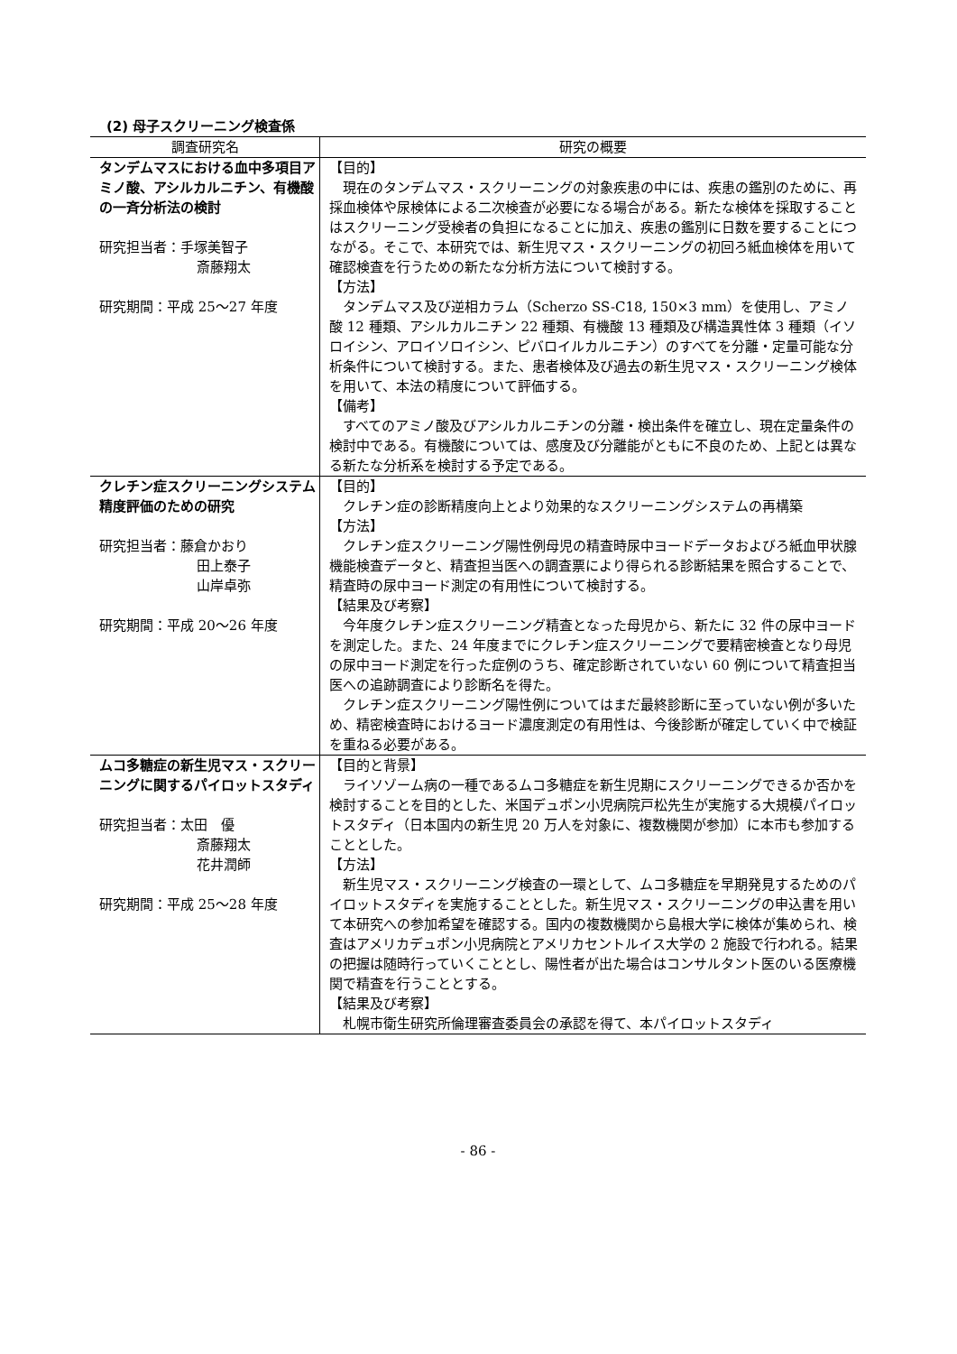(2) 母子スクリーニング検査係
| 調査研究名 | 研究の概要 |
| --- | --- |
| タンデムマスにおける血中多項目アミノ酸、アシルカルニチン、有機酸の一斉分析法の検討 研究担当者：手塚美智子 斎藤翔太 研究期間：平成 25～27 年度 | 【目的】 現在のタンデムマス・スクリーニングの対象疾患の中には、疾患の鑑別のために、再採血検体や尿検体による二次検査が必要になる場合がある。新たな検体を採取することはスクリーニング受検者の負担になることに加え、疾患の鑑別に日数を要することにつながる。そこで、本研究では、新生児マス・スクリーニングの初回ろ紙血検体を用いて確認検査を行うための新たな分析方法について検討する。 【方法】 タンデムマス及び逆相カラム（Scherzo SS-C18, 150×3 mm）を使用し、アミノ酸 12 種類、アシルカルニチン 22 種類、有機酸 13 種類及び構造異性体 3 種類（イソロイシン、アロイソロイシン、ピバロイルカルニチン）のすべてを分離・定量可能な分析条件について検討する。また、患者検体及び過去の新生児マス・スクリーニング検体を用いて、本法の精度について評価する。 【備考】 すべてのアミノ酸及びアシルカルニチンの分離・検出条件を確立し、現在定量条件の検討中である。有機酸については、感度及び分離能がともに不良のため、上記とは異なる新たな分析系を検討する予定である。 |
| クレチン症スクリーニングシステム精度評価のための研究 研究担当者：藤倉かおり 田上泰子 山岸卓弥 研究期間：平成 20～26 年度 | 【目的】 クレチン症の診断精度向上とより効果的なスクリーニングシステムの再構築 【方法】 クレチン症スクリーニング陽性例母児の精査時尿中ヨードデータおよびろ紙血甲状腺機能検査データと、精査担当医への調査票により得られる診断結果を照合することで、精査時の尿中ヨード測定の有用性について検討する。 【結果及び考察】 今年度クレチン症スクリーニング精査となった母児から、新たに 32 件の尿中ヨードを測定した。また、24 年度までにクレチン症スクリーニングで要精密検査となり母児の尿中ヨード測定を行った症例のうち、確定診断されていない 60 例について精査担当医への追跡調査により診断名を得た。 クレチン症スクリーニング陽性例についてはまだ最終診断に至っていない例が多いため、精密検査時におけるヨード濃度測定の有用性は、今後診断が確定していく中で検証を重ねる必要がある。 |
| ムコ多糖症の新生児マス・スクリーニングに関するパイロットスタディ 研究担当者：太田 優 斎藤翔太 花井潤師 研究期間：平成 25～28 年度 | 【目的と背景】 ライソゾーム病の一種であるムコ多糖症を新生児期にスクリーニングできるか否かを検討することを目的とした、米国デュポン小児病院戸松先生が実施する大規模パイロットスタディ（日本国内の新生児 20 万人を対象に、複数機関が参加）に本市も参加することとした。 【方法】 新生児マス・スクリーニング検査の一環として、ムコ多糖症を早期発見するためのパイロットスタディを実施することとした。新生児マス・スクリーニングの申込書を用いて本研究への参加希望を確認する。国内の複数機関から島根大学に検体が集められ、検査はアメリカデュポン小児病院とアメリカセントルイス大学の 2 施設で行われる。結果の把握は随時行っていくこととし、陽性者が出た場合はコンサルタント医のいる医療機関で精査を行うこととする。 【結果及び考察】 札幌市衛生研究所倫理審査委員会の承認を得て、本パイロットスタディ |
- 86 -